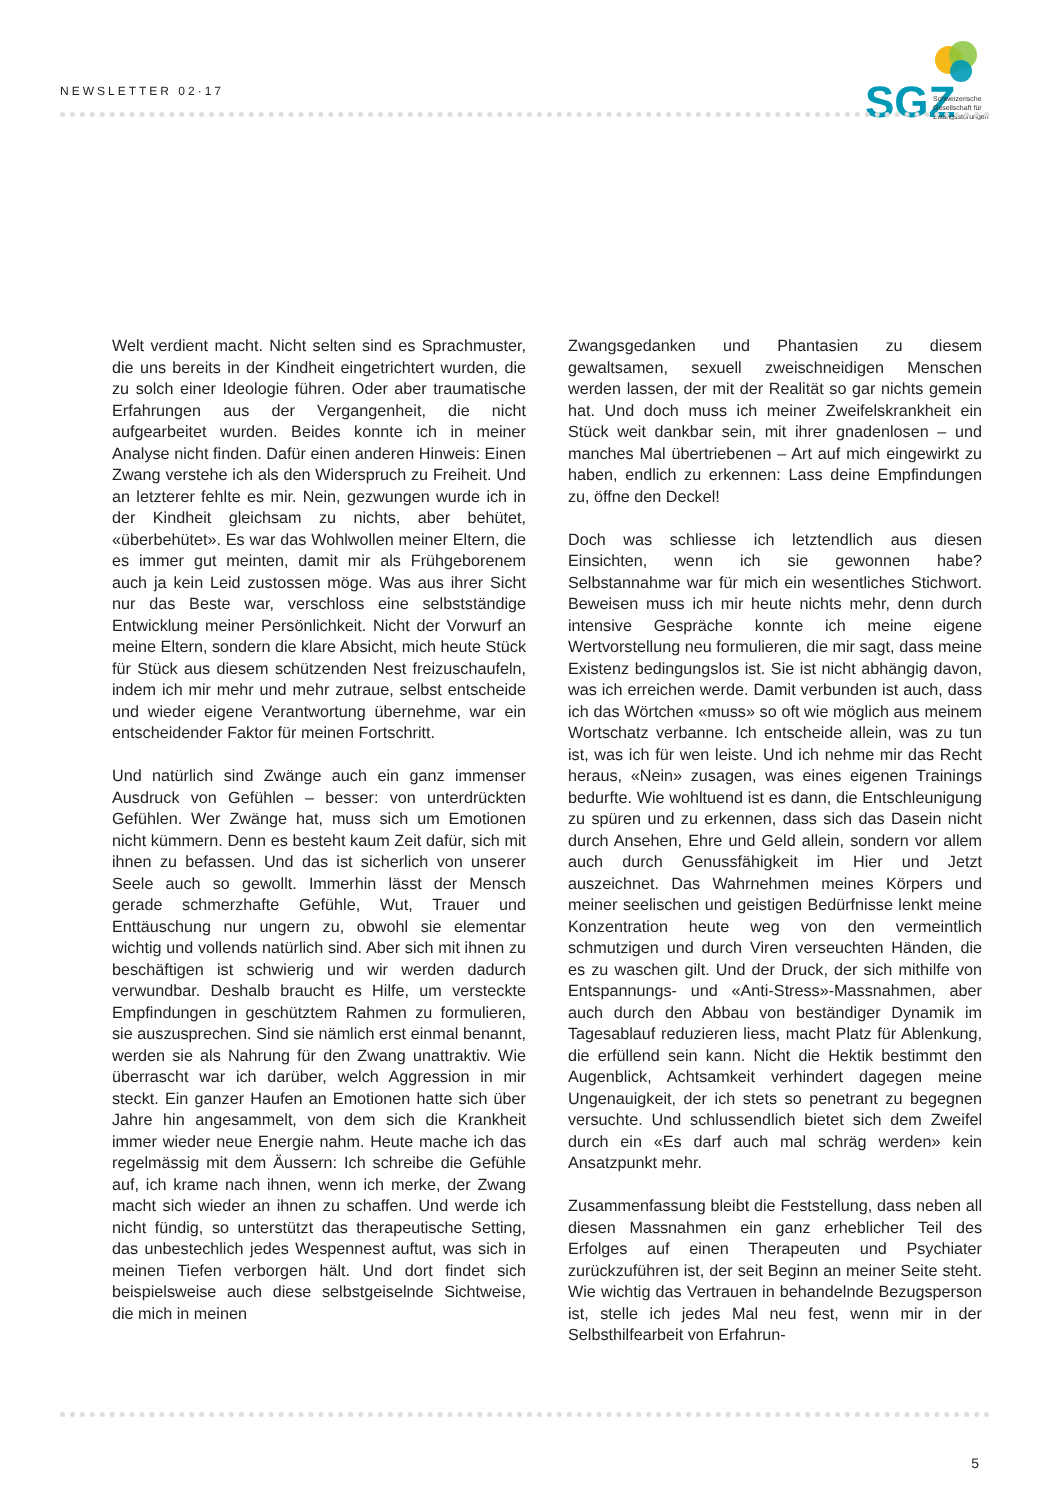NEWSLETTER 02·17
SGZ
Schweizerische
Gesellschaft für
Zwangsstörungen
Welt verdient macht. Nicht selten sind es Sprachmuster, die uns bereits in der Kindheit eingetrichtert wurden, die zu solch einer Ideologie führen. Oder aber traumatische Erfahrungen aus der Vergangenheit, die nicht aufgearbeitet wurden. Beides konnte ich in meiner Analyse nicht finden. Dafür einen anderen Hinweis: Einen Zwang verstehe ich als den Widerspruch zu Freiheit. Und an letzterer fehlte es mir. Nein, gezwungen wurde ich in der Kindheit gleichsam zu nichts, aber behütet, «überbehütet». Es war das Wohlwollen meiner Eltern, die es immer gut meinten, damit mir als Frühgeborenem auch ja kein Leid zustossen möge. Was aus ihrer Sicht nur das Beste war, verschloss eine selbstständige Entwicklung meiner Persönlichkeit. Nicht der Vorwurf an meine Eltern, sondern die klare Absicht, mich heute Stück für Stück aus diesem schützenden Nest freizuschaufeln, indem ich mir mehr und mehr zutraue, selbst entscheide und wieder eigene Verantwortung übernehme, war ein entscheidender Faktor für meinen Fortschritt.
Und natürlich sind Zwänge auch ein ganz immenser Ausdruck von Gefühlen – besser: von unterdrückten Gefühlen. Wer Zwänge hat, muss sich um Emotionen nicht kümmern. Denn es besteht kaum Zeit dafür, sich mit ihnen zu befassen. Und das ist sicherlich von unserer Seele auch so gewollt. Immerhin lässt der Mensch gerade schmerzhafte Gefühle, Wut, Trauer und Enttäuschung nur ungern zu, obwohl sie elementar wichtig und vollends natürlich sind. Aber sich mit ihnen zu beschäftigen ist schwierig und wir werden dadurch verwundbar. Deshalb braucht es Hilfe, um versteckte Empfindungen in geschütztem Rahmen zu formulieren, sie auszusprechen. Sind sie nämlich erst einmal benannt, werden sie als Nahrung für den Zwang unattraktiv. Wie überrascht war ich darüber, welch Aggression in mir steckt. Ein ganzer Haufen an Emotionen hatte sich über Jahre hin angesammelt, von dem sich die Krankheit immer wieder neue Energie nahm. Heute mache ich das regelmässig mit dem Äussern: Ich schreibe die Gefühle auf, ich krame nach ihnen, wenn ich merke, der Zwang macht sich wieder an ihnen zu schaffen. Und werde ich nicht fündig, so unterstützt das therapeutische Setting, das unbestechlich jedes Wespennest auftut, was sich in meinen Tiefen verborgen hält. Und dort findet sich beispielsweise auch diese selbstgeiselnde Sichtweise, die mich in meinen
Zwangsgedanken und Phantasien zu diesem gewaltsamen, sexuell zweischneidigen Menschen werden lassen, der mit der Realität so gar nichts gemein hat. Und doch muss ich meiner Zweifelskrankheit ein Stück weit dankbar sein, mit ihrer gnadenlosen – und manches Mal übertriebenen – Art auf mich eingewirkt zu haben, endlich zu erkennen: Lass deine Empfindungen zu, öffne den Deckel!
Doch was schliesse ich letztendlich aus diesen Einsichten, wenn ich sie gewonnen habe? Selbstannahme war für mich ein wesentliches Stichwort. Beweisen muss ich mir heute nichts mehr, denn durch intensive Gespräche konnte ich meine eigene Wertvorstellung neu formulieren, die mir sagt, dass meine Existenz bedingungslos ist. Sie ist nicht abhängig davon, was ich erreichen werde. Damit verbunden ist auch, dass ich das Wörtchen «muss» so oft wie möglich aus meinem Wortschatz verbanne. Ich entscheide allein, was zu tun ist, was ich für wen leiste. Und ich nehme mir das Recht heraus, «Nein» zusagen, was eines eigenen Trainings bedurfte. Wie wohltuend ist es dann, die Entschleunigung zu spüren und zu erkennen, dass sich das Dasein nicht durch Ansehen, Ehre und Geld allein, sondern vor allem auch durch Genussfähigkeit im Hier und Jetzt auszeichnet. Das Wahrnehmen meines Körpers und meiner seelischen und geistigen Bedürfnisse lenkt meine Konzentration heute weg von den vermeintlich schmutzigen und durch Viren verseuchten Händen, die es zu waschen gilt. Und der Druck, der sich mithilfe von Entspannungs- und «Anti-Stress»-Massnahmen, aber auch durch den Abbau von beständiger Dynamik im Tagesablauf reduzieren liess, macht Platz für Ablenkung, die erfüllend sein kann. Nicht die Hektik bestimmt den Augenblick, Achtsamkeit verhindert dagegen meine Ungenauigkeit, der ich stets so penetrant zu begegnen versuchte. Und schlussendlich bietet sich dem Zweifel durch ein «Es darf auch mal schräg werden» kein Ansatzpunkt mehr.
Zusammenfassung bleibt die Feststellung, dass neben all diesen Massnahmen ein ganz erheblicher Teil des Erfolges auf einen Therapeuten und Psychiater zurückzuführen ist, der seit Beginn an meiner Seite steht. Wie wichtig das Vertrauen in behandelnde Bezugsperson ist, stelle ich jedes Mal neu fest, wenn mir in der Selbsthilfearbeit von Erfahrun-
5